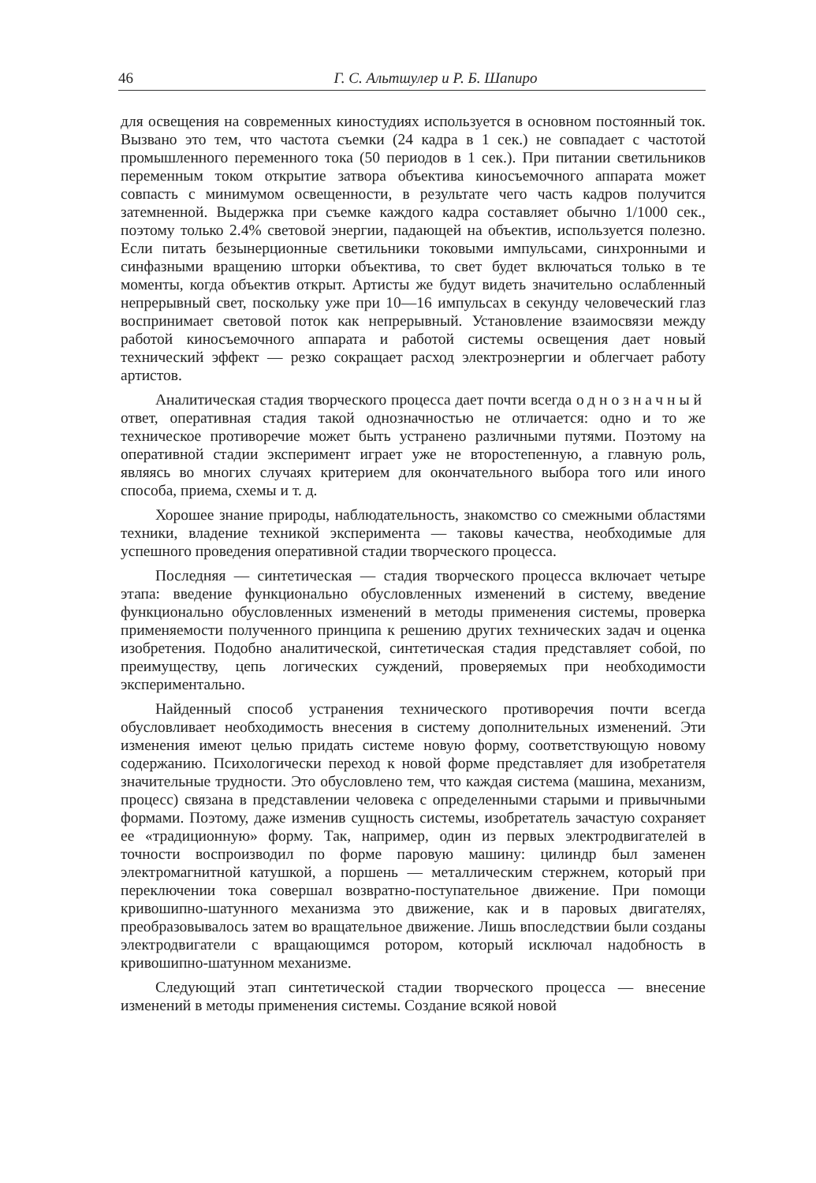46 Г. С. Альтшулер и Р. Б. Шапиро
для освещения на современных киностудиях используется в основном постоянный ток. Вызвано это тем, что частота съемки (24 кадра в 1 сек.) не совпадает с частотой промышленного переменного тока (50 периодов в 1 сек.). При питании светильников переменным током открытие затвора объектива киносъемочного аппарата может совпасть с минимумом освещенности, в результате чего часть кадров получится затемненной. Выдержка при съемке каждого кадра составляет обычно 1/1000 сек., поэтому только 2.4% световой энергии, падающей на объектив, используется полезно. Если питать безынерционные светильники токовыми импульсами, синхронными и синфазными вращению шторки объектива, то свет будет включаться только в те моменты, когда объектив открыт. Артисты же будут видеть значительно ослабленный непрерывный свет, поскольку уже при 10—16 импульсах в секунду человеческий глаз воспринимает световой поток как непрерывный. Установление взаимосвязи между работой киносъемочного аппарата и работой системы освещения дает новый технический эффект — резко сокращает расход электроэнергии и облегчает работу артистов.
Аналитическая стадия творческого процесса дает почти всегда однозначный ответ, оперативная стадия такой однозначностью не отличается: одно и то же техническое противоречие может быть устранено различными путями. Поэтому на оперативной стадии эксперимент играет уже не второстепенную, а главную роль, являясь во многих случаях критерием для окончательного выбора того или иного способа, приема, схемы и т. д.
Хорошее знание природы, наблюдательность, знакомство со смежными областями техники, владение техникой эксперимента — таковы качества, необходимые для успешного проведения оперативной стадии творческого процесса.
Последняя — синтетическая — стадия творческого процесса включает четыре этапа: введение функционально обусловленных изменений в систему, введение функционально обусловленных изменений в методы применения системы, проверка применяемости полученного принципа к решению других технических задач и оценка изобретения. Подобно аналитической, синтетическая стадия представляет собой, по преимуществу, цепь логических суждений, проверяемых при необходимости экспериментально.
Найденный способ устранения технического противоречия почти всегда обусловливает необходимость внесения в систему дополнительных изменений. Эти изменения имеют целью придать системе новую форму, соответствующую новому содержанию. Психологически переход к новой форме представляет для изобретателя значительные трудности. Это обусловлено тем, что каждая система (машина, механизм, процесс) связана в представлении человека с определенными старыми и привычными формами. Поэтому, даже изменив сущность системы, изобретатель зачастую сохраняет ее «традиционную» форму. Так, например, один из первых электродвигателей в точности воспроизводил по форме паровую машину: цилиндр был заменен электромагнитной катушкой, а поршень — металлическим стержнем, который при переключении тока совершал возвратно-поступательное движение. При помощи кривошипно-шатунного механизма это движение, как и в паровых двигателях, преобразовывалось затем во вращательное движение. Лишь впоследствии были созданы электродвигатели с вращающимся ротором, который исключал надобность в кривошипно-шатунном механизме.
Следующий этап синтетической стадии творческого процесса — внесение изменений в методы применения системы. Создание всякой новой